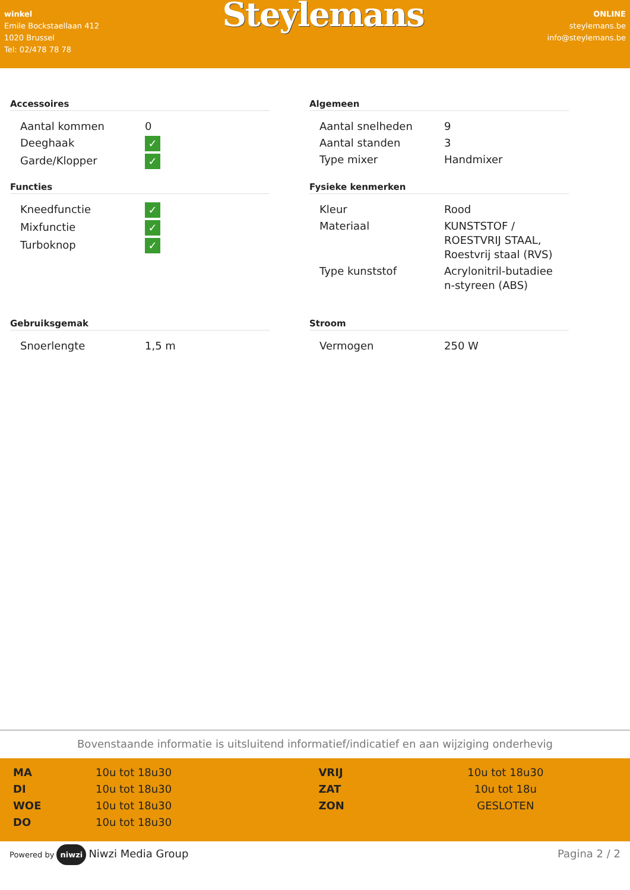winkel
Emile Bockstaellaan 412
1020 Brussel
Tel: 02/478 78 78
Steylemans
ONLINE
steylemans.be
info@steylemans.be
Accessoires
| Aantal kommen | 0 |
| Deeghaak | ✓ |
| Garde/Klopper | ✓ |
Algemeen
| Aantal snelheden | 9 |
| Aantal standen | 3 |
| Type mixer | Handmixer |
Functies
| Kneedfunctie | ✓ |
| Mixfunctie | ✓ |
| Turboknop | ✓ |
Fysieke kenmerken
| Kleur | Rood |
| Materiaal | KUNSTSTOF / ROESTVRIJ STAAL, Roestvrij staal (RVS) |
| Type kunststof | Acrylonitril-butadiee n-styreen (ABS) |
Gebruiksgemak
| Snoerlengte | 1,5 m |
Stroom
| Vermogen | 250 W |
Bovenstaande informatie is uitsluitend informatief/indicatief en aan wijziging onderhevig
| MA | 10u tot 18u30 | VRIJ | 10u tot 18u30 |
| DI | 10u tot 18u30 | ZAT | 10u tot 18u |
| WOE | 10u tot 18u30 | ZON | GESLOTEN |
| DO | 10u tot 18u30 | | |
Powered by niwzi Niwzi Media Group
Pagina 2 / 2